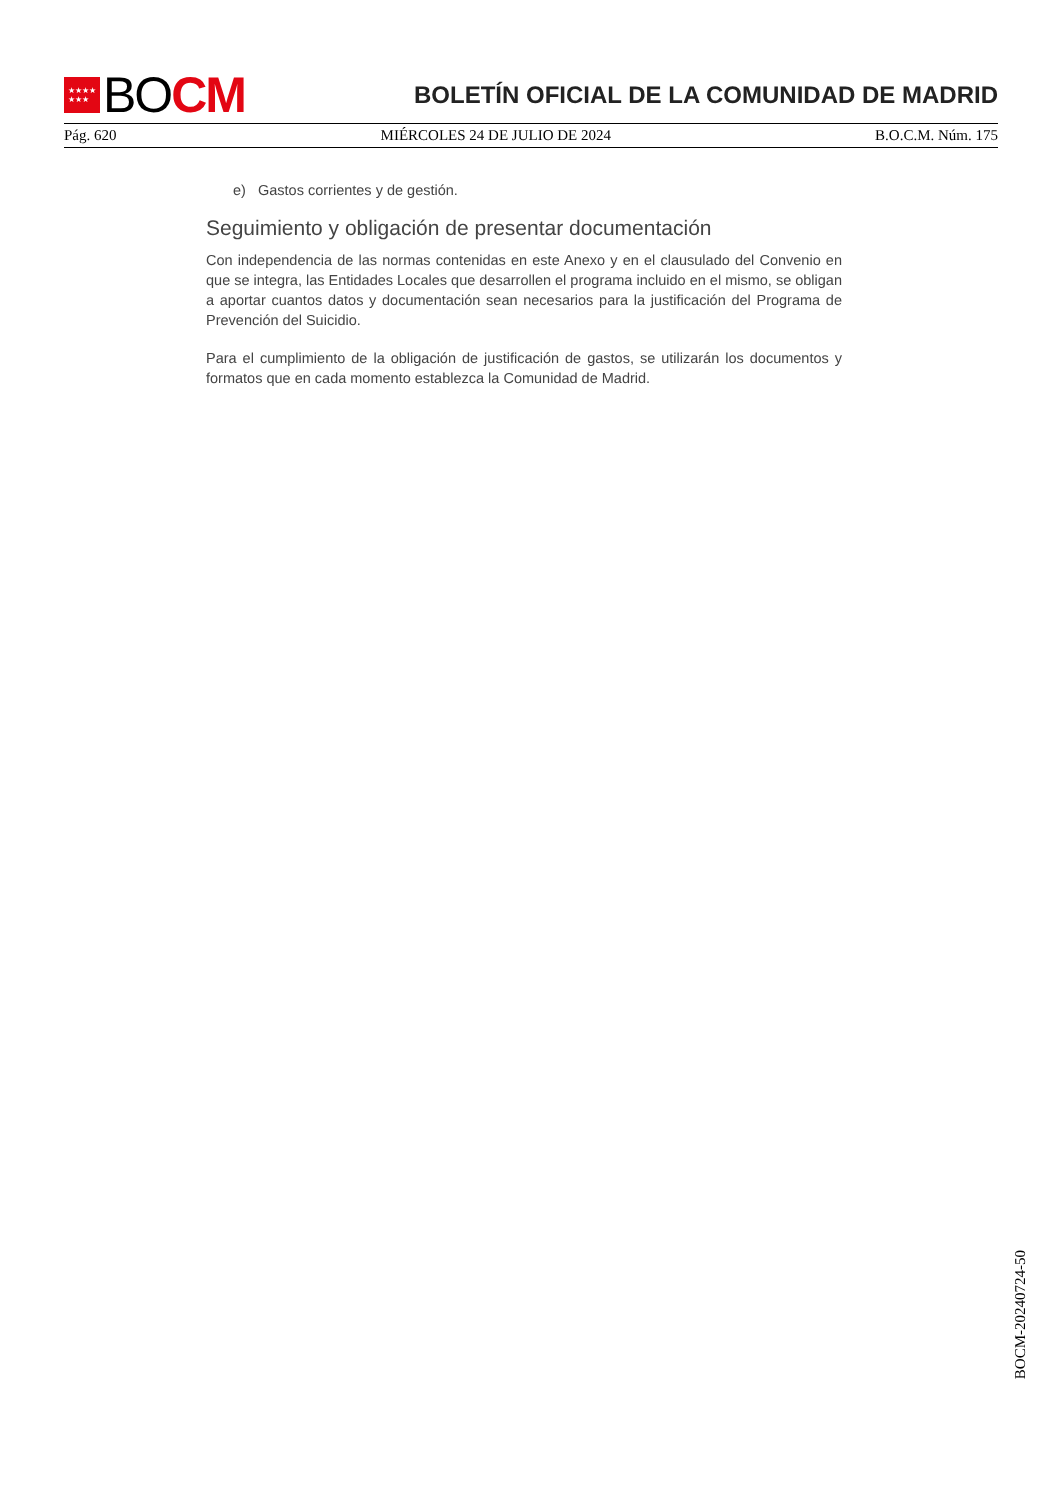★★★★
★★★
BO CM
BOLETÍN OFICIAL DE LA COMUNIDAD DE MADRID
Pág. 620 MIÉRCOLES 24 DE JULIO DE 2024 B.O.C.M. Núm. 175
e) Gastos corrientes y de gestión.
Seguimiento y obligación de presentar documentación
Con independencia de las normas contenidas en este Anexo y en el clausulado del Convenio en que se integra, las Entidades Locales que desarrollen el programa incluido en el mismo, se obligan a aportar cuantos datos y documentación sean necesarios para la justificación del Programa de Prevención del Suicidio.
Para el cumplimiento de la obligación de justificación de gastos, se utilizarán los documentos y formatos que en cada momento establezca la Comunidad de Madrid.
BOCM-20240724-50